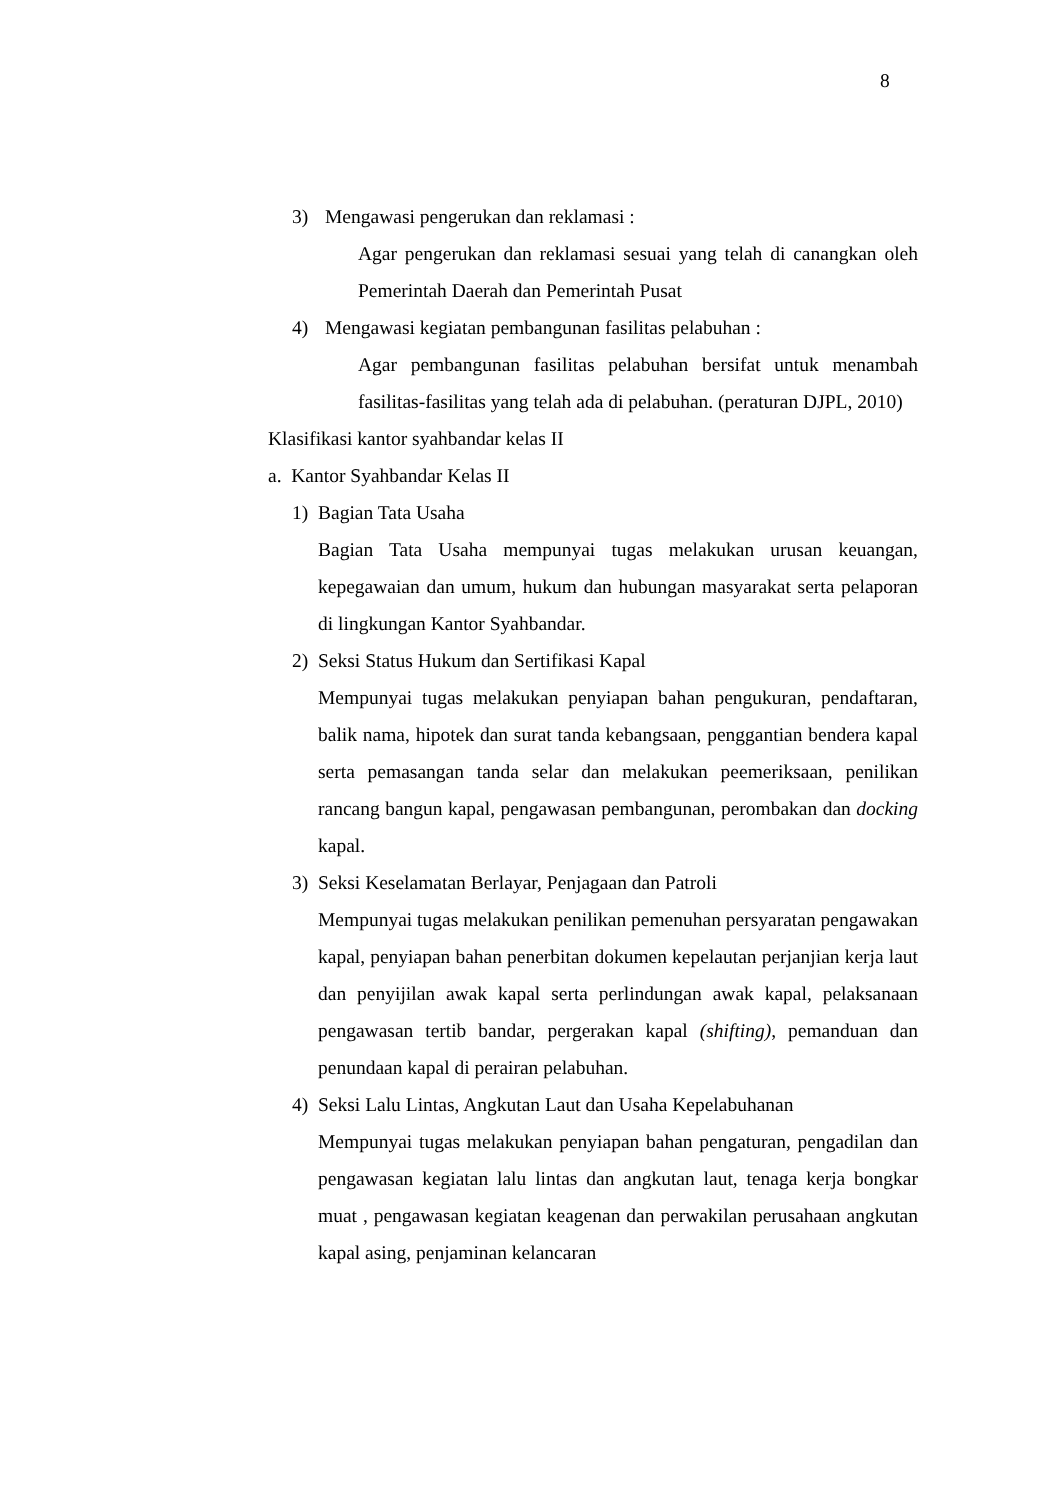8
3) Mengawasi pengerukan dan reklamasi :
Agar pengerukan dan reklamasi sesuai yang telah di canangkan oleh Pemerintah Daerah dan Pemerintah Pusat
4) Mengawasi kegiatan pembangunan fasilitas pelabuhan :
Agar pembangunan fasilitas pelabuhan bersifat untuk menambah fasilitas-fasilitas yang telah ada di pelabuhan. (peraturan DJPL, 2010)
Klasifikasi kantor syahbandar kelas II
a. Kantor Syahbandar Kelas II
1) Bagian Tata Usaha
Bagian Tata Usaha mempunyai tugas melakukan urusan keuangan, kepegawaian dan umum, hukum dan hubungan masyarakat serta pelaporan di lingkungan Kantor Syahbandar.
2) Seksi Status Hukum dan Sertifikasi Kapal
Mempunyai tugas melakukan penyiapan bahan pengukuran, pendaftaran, balik nama, hipotek dan surat tanda kebangsaan, penggantian bendera kapal serta pemasangan tanda selar dan melakukan peemeriksaan, penilikan rancang bangun kapal, pengawasan pembangunan, perombakan dan docking kapal.
3) Seksi Keselamatan Berlayar, Penjagaan dan Patroli
Mempunyai tugas melakukan penilikan pemenuhan persyaratan pengawakan kapal, penyiapan bahan penerbitan dokumen kepelautan perjanjian kerja laut dan penyijilan awak kapal serta perlindungan awak kapal, pelaksanaan pengawasan tertib bandar, pergerakan kapal (shifting), pemanduan dan penundaan kapal di perairan pelabuhan.
4) Seksi Lalu Lintas, Angkutan Laut dan Usaha Kepelabuhanan
Mempunyai tugas melakukan penyiapan bahan pengaturan, pengadilan dan pengawasan kegiatan lalu lintas dan angkutan laut, tenaga kerja bongkar muat , pengawasan kegiatan keagenan dan perwakilan perusahaan angkutan kapal asing, penjaminan kelancaran